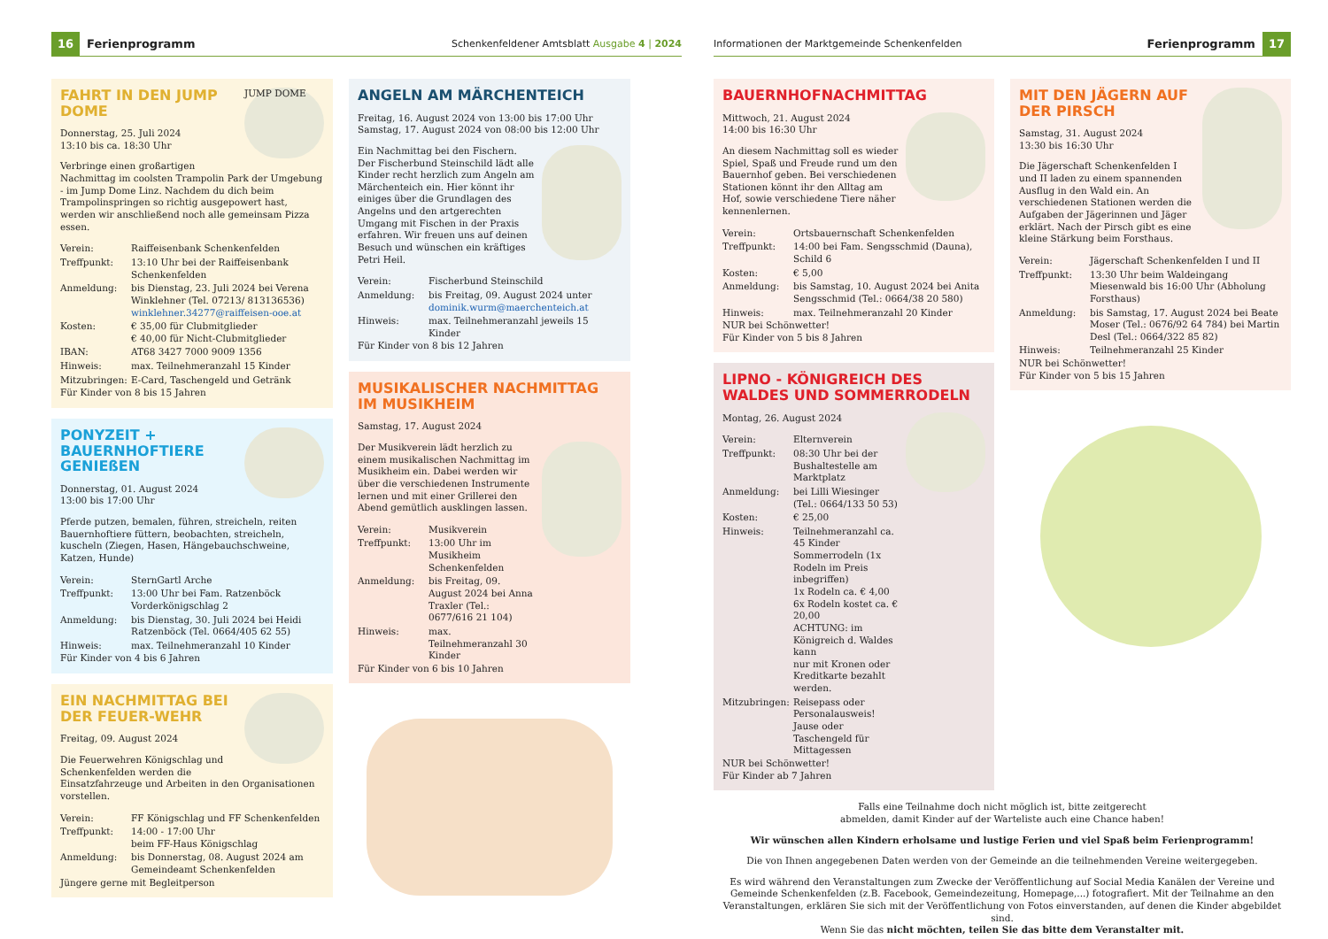16 Ferienprogramm Schenkenfeldener Amtsblatt Ausgabe 4 | 2024
JUMP DOME
FAHRT IN DEN JUMP DOME
Donnerstag, 25. Juli 2024
13:10 bis ca. 18:30 Uhr
Verbringe einen großartigen Nachmittag im coolsten Trampolin Park der Umgebung - im Jump Dome Linz. Nachdem du dich beim Trampolinspringen so richtig ausgepowert hast, werden wir anschließend noch alle gemeinsam Pizza essen.
| Verein: | Raiffeisenbank Schenkenfelden |
| Treffpunkt: | 13:10 Uhr bei der Raiffeisenbank Schenkenfelden |
| Anmeldung: | bis Dienstag, 23. Juli 2024 bei Verena Winklehner (Tel. 07213/ 813136536) winklehner.34277@raiffeisen-ooe.at |
| Kosten: | € 35,00 für Clubmitglieder € 40,00 für Nicht-Clubmitglieder |
| IBAN: | AT68 3427 7000 9009 1356 |
| Hinweis: | max. Teilnehmeranzahl 15 Kinder |
| Mitzubringen: | E-Card, Taschengeld und Getränk |
Für Kinder von 8 bis 15 Jahren
PONYZEIT + BAUERNHOFTIERE GENIEßEN
Donnerstag, 01. August 2024
13:00 bis 17:00 Uhr
Pferde putzen, bemalen, führen, streicheln, reiten
Bauernhoftiere füttern, beobachten, streicheln, kuscheln (Ziegen, Hasen, Hängebauchschweine, Katzen, Hunde)
| Verein: | SternGartl Arche |
| Treffpunkt: | 13:00 Uhr bei Fam. Ratzenböck Vorderkönigschlag 2 |
| Anmeldung: | bis Dienstag, 30. Juli 2024 bei Heidi Ratzenböck (Tel. 0664/405 62 55) |
| Hinweis: | max. Teilnehmeranzahl 10 Kinder |
Für Kinder von 4 bis 6 Jahren
EIN NACHMITTAG BEI DER FEUER-WEHR
Freitag, 09. August 2024
Die Feuerwehren Königschlag und Schenkenfelden werden die Einsatzfahrzeuge und Arbeiten in den Organisationen vorstellen.
| Verein: | FF Königschlag und FF Schenkenfelden |
| Treffpunkt: | 14:00 - 17:00 Uhr beim FF-Haus Königschlag |
| Anmeldung: | bis Donnerstag, 08. August 2024 am Gemeindeamt Schenkenfelden |
Jüngere gerne mit Begleitperson
ANGELN AM MÄRCHENTEICH
Freitag, 16. August 2024 von 13:00 bis 17:00 Uhr
Samstag, 17. August 2024 von 08:00 bis 12:00 Uhr
Ein Nachmittag bei den Fischern. Der Fischerbund Steinschild lädt alle Kinder recht herzlich zum Angeln am Märchenteich ein. Hier könnt ihr einiges über die Grundlagen des Angelns und den artgerechten Umgang mit Fischen in der Praxis erfahren. Wir freuen uns auf deinen Besuch und wünschen ein kräftiges Petri Heil.
| Verein: | Fischerbund Steinschild |
| Anmeldung: | bis Freitag, 09. August 2024 unter dominik.wurm@maerchenteich.at |
| Hinweis: | max. Teilnehmeranzahl jeweils 15 Kinder |
Für Kinder von 8 bis 12 Jahren
MUSIKALISCHER NACHMITTAG IM MUSIKHEIM
Samstag, 17. August 2024
Der Musikverein lädt herzlich zu einem musikalischen Nachmittag im Musikheim ein. Dabei werden wir über die verschiedenen Instrumente lernen und mit einer Grillerei den Abend gemütlich ausklingen lassen.
| Verein: | Musikverein |
| Treffpunkt: | 13:00 Uhr im Musikheim Schenkenfelden |
| Anmeldung: | bis Freitag, 09. August 2024 bei Anna Traxler (Tel.: 0677/616 21 104) |
| Hinweis: | max. Teilnehmeranzahl 30 Kinder |
Für Kinder von 6 bis 10 Jahren
Informationen der Marktgemeinde Schenkenfelden Ferienprogramm 17
BAUERNHOFNACHMITTAG
Mittwoch, 21. August 2024
14:00 bis 16:30 Uhr
An diesem Nachmittag soll es wieder Spiel, Spaß und Freude rund um den Bauernhof geben. Bei verschiedenen Stationen könnt ihr den Alltag am Hof, sowie verschiedene Tiere näher kennenlernen.
| Verein: | Ortsbauernschaft Schenkenfelden |
| Treffpunkt: | 14:00 bei Fam. Sengsschmid (Dauna), Schild 6 |
| Kosten: | € 5,00 |
| Anmeldung: | bis Samstag, 10. August 2024 bei Anita Sengsschmid (Tel.: 0664/38 20 580) |
| Hinweis: | max. Teilnehmeranzahl 20 Kinder |
NUR bei Schönwetter!
Für Kinder von 5 bis 8 Jahren
LIPNO - KÖNIGREICH DES WALDES UND SOMMERRODELN
Montag, 26. August 2024
| Verein: | Elternverein |
| Treffpunkt: | 08:30 Uhr bei der Bushaltestelle am Marktplatz |
| Anmeldung: | bei Lilli Wiesinger (Tel.: 0664/133 50 53) |
| Kosten: | € 25,00 |
| Hinweis: | Teilnehmeranzahl ca. 45 Kinder Sommerrodeln (1x Rodeln im Preis inbegriffen) 1x Rodeln ca. € 4,00 6x Rodeln kostet ca. € 20,00 ACHTUNG: im Königreich d. Waldes kann nur mit Kronen oder Kreditkarte bezahlt werden. |
| Mitzubringen: | Reisepass oder Personalausweis! Jause oder Taschengeld für Mittagessen |
NUR bei Schönwetter!
Für Kinder ab 7 Jahren
MIT DEN JÄGERN AUF DER PIRSCH
Samstag, 31. August 2024
13:30 bis 16:30 Uhr
Die Jägerschaft Schenkenfelden I und II laden zu einem spannenden Ausflug in den Wald ein. An verschiedenen Stationen werden die Aufgaben der Jägerinnen und Jäger erklärt. Nach der Pirsch gibt es eine kleine Stärkung beim Forsthaus.
| Verein: | Jägerschaft Schenkenfelden I und II |
| Treffpunkt: | 13:30 Uhr beim Waldeingang Miesenwald bis 16:00 Uhr (Abholung Forsthaus) |
| Anmeldung: | bis Samstag, 17. August 2024 bei Beate Moser (Tel.: 0676/92 64 784) bei Martin Desl (Tel.: 0664/322 85 82) |
| Hinweis: | Teilnehmeranzahl 25 Kinder |
NUR bei Schönwetter!
Für Kinder von 5 bis 15 Jahren
Falls eine Teilnahme doch nicht möglich ist, bitte zeitgerecht
abmelden, damit Kinder auf der Warteliste auch eine Chance haben!
Wir wünschen allen Kindern erholsame und lustige Ferien und viel Spaß beim Ferienprogramm!
Die von Ihnen angegebenen Daten werden von der Gemeinde an die teilnehmenden Vereine weitergegeben.
Es wird während den Veranstaltungen zum Zwecke der Veröffentlichung auf Social Media Kanälen der Vereine und Gemeinde Schenkenfelden (z.B. Facebook, Gemeindezeitung, Homepage,...) fotografiert. Mit der Teilnahme an den Veranstaltungen, erklären Sie sich mit der Veröffentlichung von Fotos einverstanden, auf denen die Kinder abgebildet sind.
Wenn Sie das nicht möchten, teilen Sie das bitte dem Veranstalter mit.